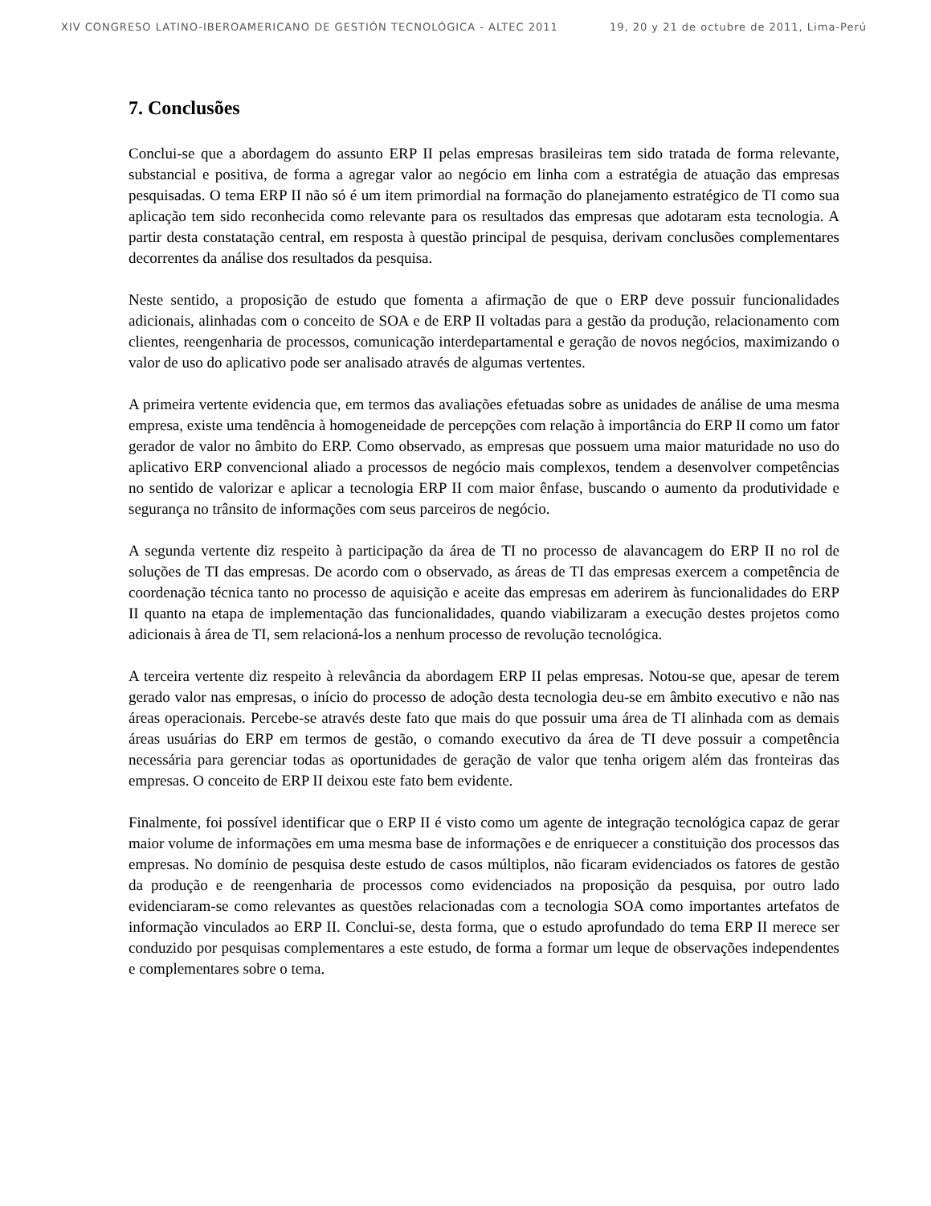XIV CONGRESO LATINO-IBEROAMERICANO DE GESTIÓN TECNOLÓGICA - ALTEC 2011 19, 20 y 21 de octubre de 2011, Lima-Perú
7. Conclusões
Conclui-se que a abordagem do assunto ERP II pelas empresas brasileiras tem sido tratada de forma relevante, substancial e positiva, de forma a agregar valor ao negócio em linha com a estratégia de atuação das empresas pesquisadas. O tema ERP II não só é um item primordial na formação do planejamento estratégico de TI como sua aplicação tem sido reconhecida como relevante para os resultados das empresas que adotaram esta tecnologia. A partir desta constatação central, em resposta à questão principal de pesquisa, derivam conclusões complementares decorrentes da análise dos resultados da pesquisa.
Neste sentido, a proposição de estudo que fomenta a afirmação de que o ERP deve possuir funcionalidades adicionais, alinhadas com o conceito de SOA e de ERP II voltadas para a gestão da produção, relacionamento com clientes, reengenharia de processos, comunicação interdepartamental e geração de novos negócios, maximizando o valor de uso do aplicativo pode ser analisado através de algumas vertentes.
A primeira vertente evidencia que, em termos das avaliações efetuadas sobre as unidades de análise de uma mesma empresa, existe uma tendência à homogeneidade de percepções com relação à importância do ERP II como um fator gerador de valor no âmbito do ERP. Como observado, as empresas que possuem uma maior maturidade no uso do aplicativo ERP convencional aliado a processos de negócio mais complexos, tendem a desenvolver competências no sentido de valorizar e aplicar a tecnologia ERP II com maior ênfase, buscando o aumento da produtividade e segurança no trânsito de informações com seus parceiros de negócio.
A segunda vertente diz respeito à participação da área de TI no processo de alavancagem do ERP II no rol de soluções de TI das empresas. De acordo com o observado, as áreas de TI das empresas exercem a competência de coordenação técnica tanto no processo de aquisição e aceite das empresas em aderirem às funcionalidades do ERP II quanto na etapa de implementação das funcionalidades, quando viabilizaram a execução destes projetos como adicionais à área de TI, sem relacioná-los a nenhum processo de revolução tecnológica.
A terceira vertente diz respeito à relevância da abordagem ERP II pelas empresas. Notou-se que, apesar de terem gerado valor nas empresas, o início do processo de adoção desta tecnologia deu-se em âmbito executivo e não nas áreas operacionais. Percebe-se através deste fato que mais do que possuir uma área de TI alinhada com as demais áreas usuárias do ERP em termos de gestão, o comando executivo da área de TI deve possuir a competência necessária para gerenciar todas as oportunidades de geração de valor que tenha origem além das fronteiras das empresas. O conceito de ERP II deixou este fato bem evidente.
Finalmente, foi possível identificar que o ERP II é visto como um agente de integração tecnológica capaz de gerar maior volume de informações em uma mesma base de informações e de enriquecer a constituição dos processos das empresas. No domínio de pesquisa deste estudo de casos múltiplos, não ficaram evidenciados os fatores de gestão da produção e de reengenharia de processos como evidenciados na proposição da pesquisa, por outro lado evidenciaram-se como relevantes as questões relacionadas com a tecnologia SOA como importantes artefatos de informação vinculados ao ERP II. Conclui-se, desta forma, que o estudo aprofundado do tema ERP II merece ser conduzido por pesquisas complementares a este estudo, de forma a formar um leque de observações independentes e complementares sobre o tema.